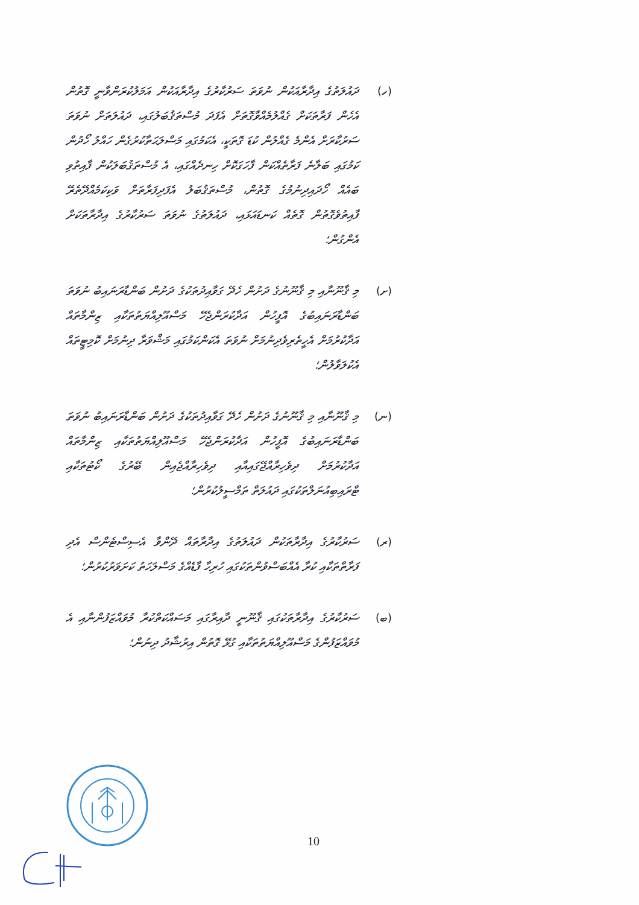(ހ) ދައުލަތުގެ އިދާރާއަކުން ނުވަތަ ސަރުކާރުގެ އިދާރާއަކުން އަމަލުކުރަންވާނީ ގޮތުން އެހެން ފަރާތަކަށް ގެއްލުމެއްވާގޮތަށް އެފަދަ މުސްތަޤުބަލުގައި، ދައުލަތަށް ނުވަތަ ސަރުކާރަށް އެންމެ ގެއްލުން ކުޑަ ގޮތަކީ، އެކަމުގައި މަސްލަޙަތާކުރުގެން ހައްލު ހޯދުން ކަމުގައި ބަލާނެ ފަރާތެއްކަން ފާހަގަކޮށް ހިނދެއްގައި، އެ މުސްތަޤުބަލަކުން ފާއިތުވި ބައެއް ހޯދައިދިނުމުގެ ގޮތުން، މުސްތަޤުބަލު އެފަދިފަރާތަށް ވަކިކަމެއްދޭތެރޭ ފާއިތުވެގޮތުން ގޮތެއް ކަނޑައަޅައި، ދައުލަތުގެ ނުވަތަ ސަރުކާރުގެ އިދާރާތަކަށް އެންގުން؛
(ށ) މި ޤާނޫނާއި މި ޤާނޫނުގެ ދަށުން ހެދޭ ގަވާއިދުތަކުގެ ދަށުން ބަންޑާރަނައިބު ނުވަތަ ބަންޑާރަނައިބުގެ އޮފީހުން އަދާކުރަންޖެހޭ މަސްއޫލިއްޔަތުތަކާއި ޒިންމާތައް އަދާކުރުމަށް އެހީތެރިވެދިނުމަށް ނުވަތަ އެކަންކަމުގައި މަޝްވަރާ ދިނުމަށް ކޮމިޓީތައް އެކުލަވާލުން؛
(ނ) މި ޤާނޫނާއި މި ޤާނޫނުގެ ދަށުން ހެދޭ ގަވާއިދުތަކުގެ ދަށުން ބަންޑާރަނައިބު ނުވަތަ ބަންޑާރަނައިބުގެ އޮފީހުން އަދާކުރަންޖެހޭ މަސްއޫލިއްޔަތުތަކާއި ޒިންމާތައް އަދާކުރުމަށް ދިވެހިރާއްޖޭގައިއާއި ދިވެހިރާއްޖެއިން ބޭރުގެ ކޯޓުތަކާއި ޓްރައިބިއުނަލްތަކުގައި ދައުލަތް ތަމްސީލުކުރުން؛
(ރ) ސަރުކާރުގެ އިދާރާތަކުން ދައުލަތުގެ އިދާރާތައް ދޭންވާ އެސިސްޓެންސް އެދި ފަރާތްތަކާއި ކުރާ އެއްބަސްވުންތަކުގައި ހުރިހާ ފާޑެއްގެ މަސްލަހަތު ކަށަވަރުކުރުން؛
(ބ) ސަރުކާރުގެ އިދާރާތަކުގައި ޤާނޫނީ ދާއިރާގައި މަސައްކަތްކުރާ މުވައްޒަފުންނާއި އެ މުވައްޒަފުންގެ މަސްއޫލިއްޔަތުތަކާއި ގުޅޭ ގޮތުން އިރުޝާދު ދިނުން؛
10